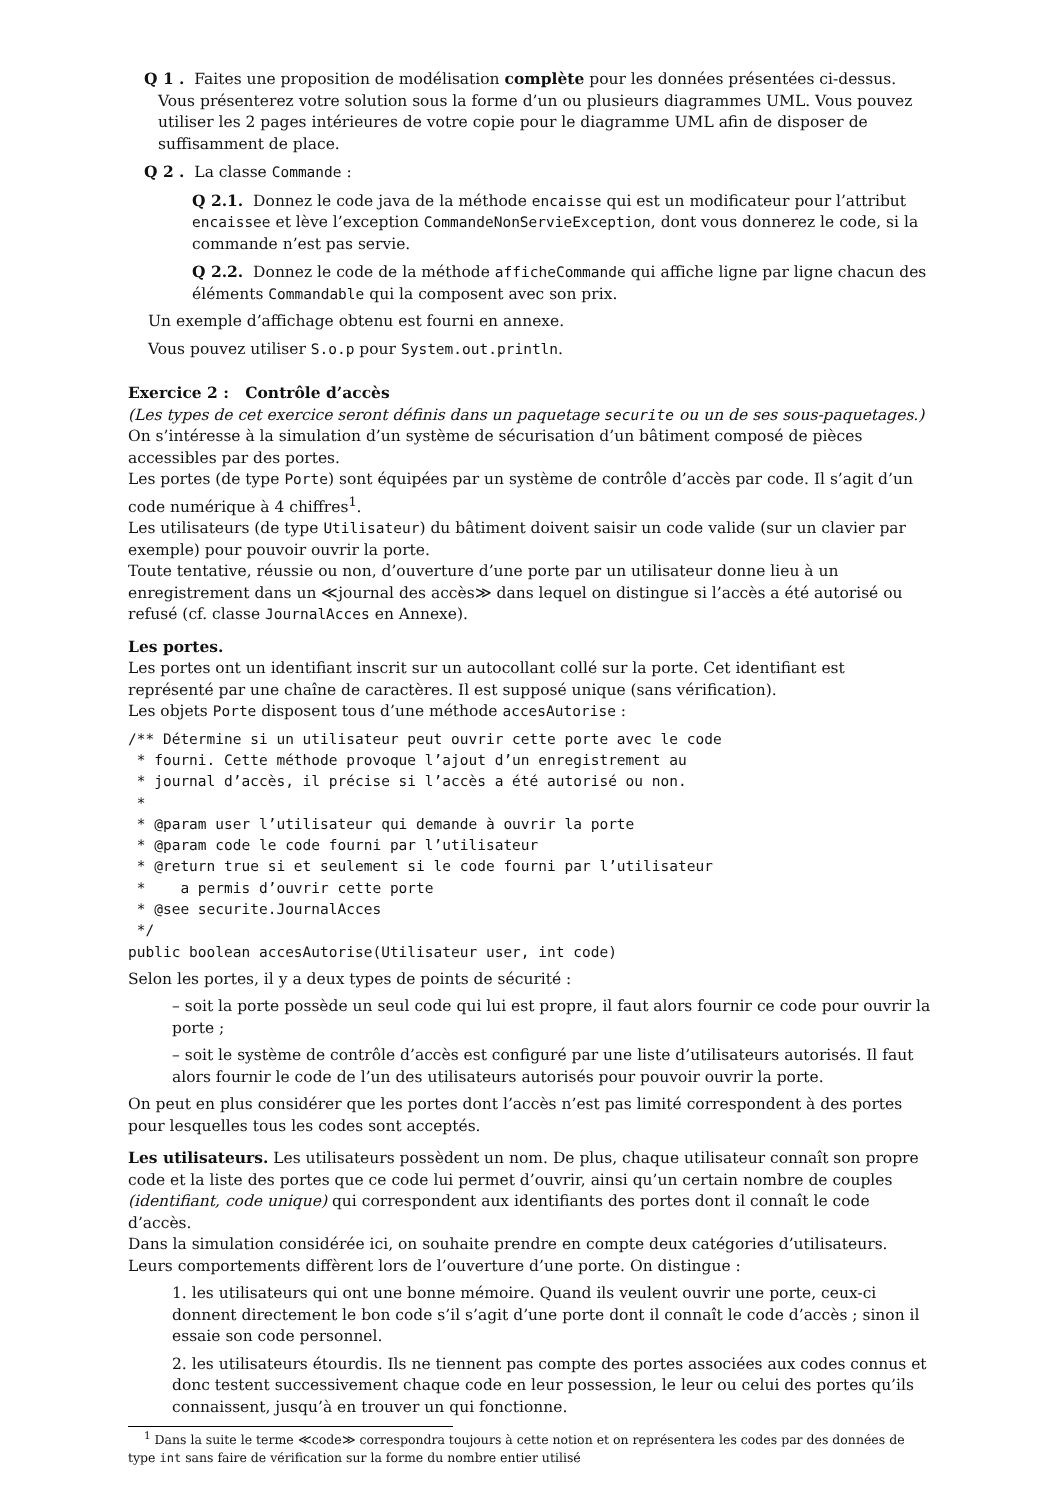Q 1 . Faites une proposition de modélisation complète pour les données présentées ci-dessus.
Vous présenterez votre solution sous la forme d’un ou plusieurs diagrammes UML. Vous pouvez utiliser les 2 pages intérieures de votre copie pour le diagramme UML afin de disposer de suffisamment de place.
Q 2 . La classe Commande :
Q 2.1. Donnez le code java de la méthode encaisse qui est un modificateur pour l’attribut encaissee et lève l’exception CommandeNonServieException, dont vous donnerez le code, si la commande n’est pas servie.
Q 2.2. Donnez le code de la méthode afficheCommande qui affiche ligne par ligne chacun des éléments Commandable qui la composent avec son prix.
Un exemple d’affichage obtenu est fourni en annexe.
Vous pouvez utiliser S.o.p pour System.out.println.
Exercice 2 : Contrôle d’accès
(Les types de cet exercice seront définis dans un paquetage securite ou un de ses sous-paquetages.)
On s’intéresse à la simulation d’un système de sécurisation d’un bâtiment composé de pièces accessibles par des portes.
Les portes (de type Porte) sont équipées par un système de contrôle d’accès par code. Il s’agit d’un code numérique à 4 chiffres<sup>1</sup>.
Les utilisateurs (de type Utilisateur) du bâtiment doivent saisir un code valide (sur un clavier par exemple) pour pouvoir ouvrir la porte.
Toute tentative, réussie ou non, d’ouverture d’une porte par un utilisateur donne lieu à un enregistrement dans un ≪journal des accès≫ dans lequel on distingue si l’accès a été autorisé ou refusé (cf. classe JournalAcces en Annexe).
Les portes.
Les portes ont un identifiant inscrit sur un autocollant collé sur la porte. Cet identifiant est représenté par une chaîne de caractères. Il est supposé unique (sans vérification).
Les objets Porte disposent tous d’une méthode accesAutorise :
/** Détermine si un utilisateur peut ouvrir cette porte avec le code
 * fourni. Cette méthode provoque l’ajout d’un enregistrement au
 * journal d’accès, il précise si l’accès a été autorisé ou non.
 *
 * @param user l’utilisateur qui demande à ouvrir la porte
 * @param code le code fourni par l’utilisateur
 * @return true si et seulement si le code fourni par l’utilisateur
 *    a permis d’ouvrir cette porte
 * @see securite.JournalAcces
 */
public boolean accesAutorise(Utilisateur user, int code)
Selon les portes, il y a deux types de points de sécurité :
– soit la porte possède un seul code qui lui est propre, il faut alors fournir ce code pour ouvrir la porte ;
– soit le système de contrôle d’accès est configuré par une liste d’utilisateurs autorisés. Il faut alors fournir le code de l’un des utilisateurs autorisés pour pouvoir ouvrir la porte.
On peut en plus considérer que les portes dont l’accès n’est pas limité correspondent à des portes pour lesquelles tous les codes sont acceptés.
Les utilisateurs. Les utilisateurs possèdent un nom. De plus, chaque utilisateur connaît son propre code et la liste des portes que ce code lui permet d’ouvrir, ainsi qu’un certain nombre de couples (identifiant, code unique) qui correspondent aux identifiants des portes dont il connaît le code d’accès.
Dans la simulation considérée ici, on souhaite prendre en compte deux catégories d’utilisateurs. Leurs comportements diffèrent lors de l’ouverture d’une porte. On distingue :
1. les utilisateurs qui ont une bonne mémoire. Quand ils veulent ouvrir une porte, ceux-ci donnent directement le bon code s’il s’agit d’une porte dont il connaît le code d’accès ; sinon il essaie son code personnel.
2. les utilisateurs étourdis. Ils ne tiennent pas compte des portes associées aux codes connus et donc testent successivement chaque code en leur possession, le leur ou celui des portes qu’ils connaissent, jusqu’à en trouver un qui fonctionne.
<sup>1</sup> Dans la suite le terme ≪code≫ correspondra toujours à cette notion et on représentera les codes par des données de type int sans faire de vérification sur la forme du nombre entier utilisé